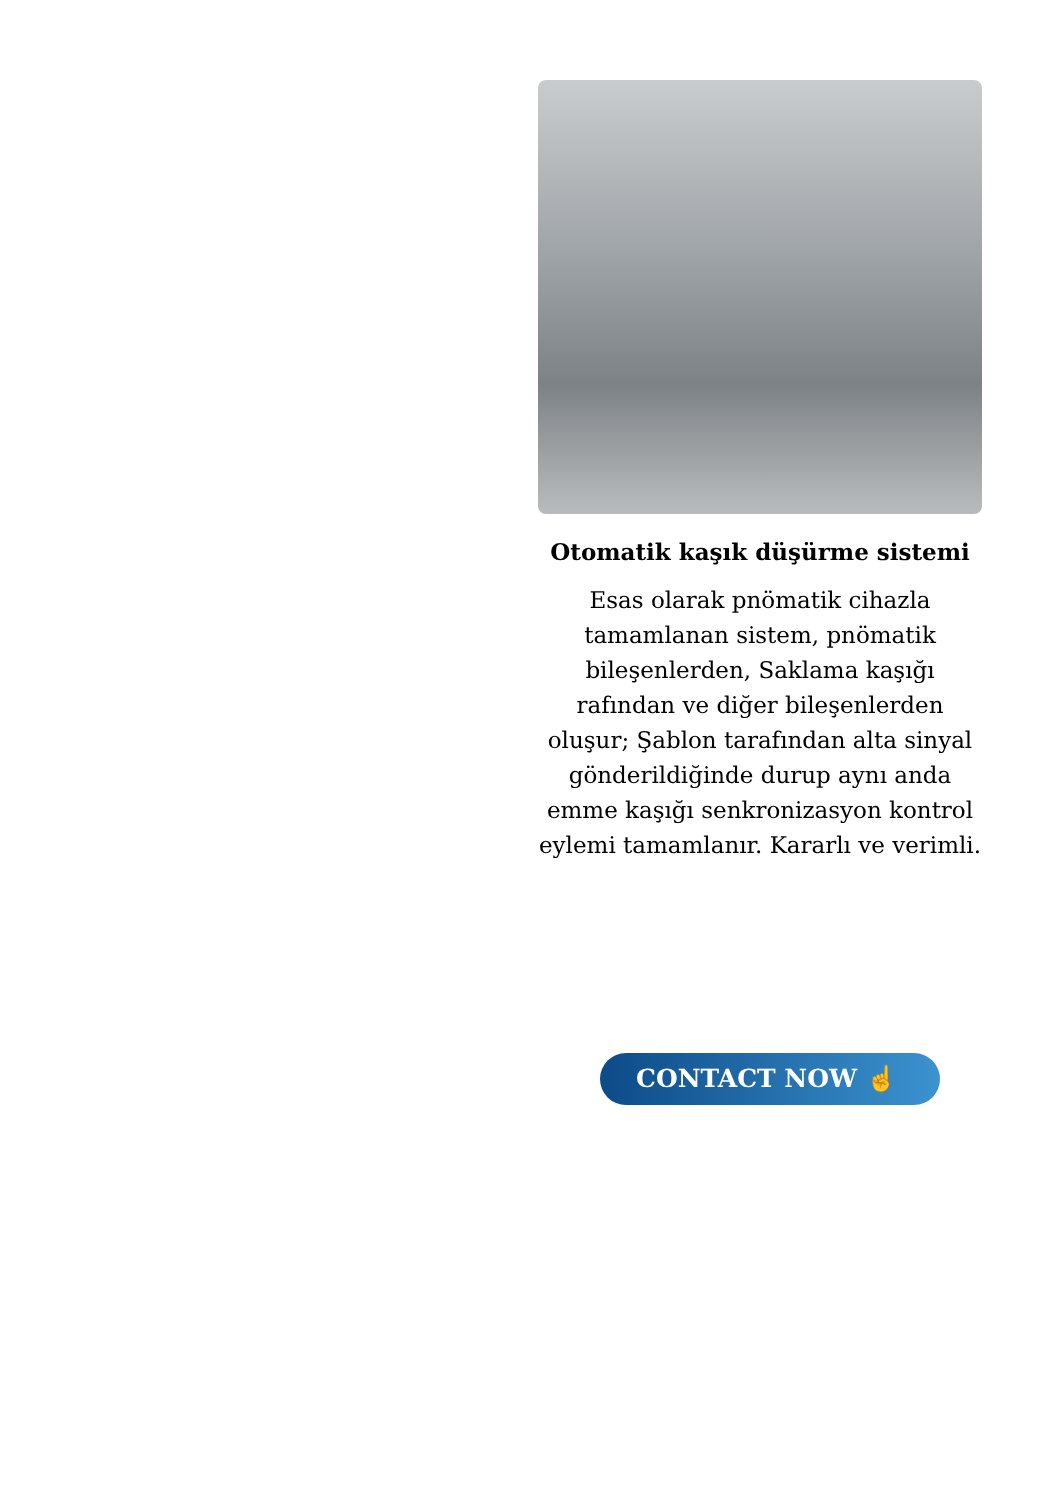Otomatik kaşık düşürme sistemi
Esas olarak pnömatik cihazla tamamlanan sistem, pnömatik bileşenlerden, Saklama kaşığı rafından ve diğer bileşenlerden oluşur; Şablon tarafından alta sinyal gönderildiğinde durup aynı anda emme kaşığı senkronizasyon kontrol eylemi tamamlanır. Kararlı ve verimli.
CONTACT NOW ☝